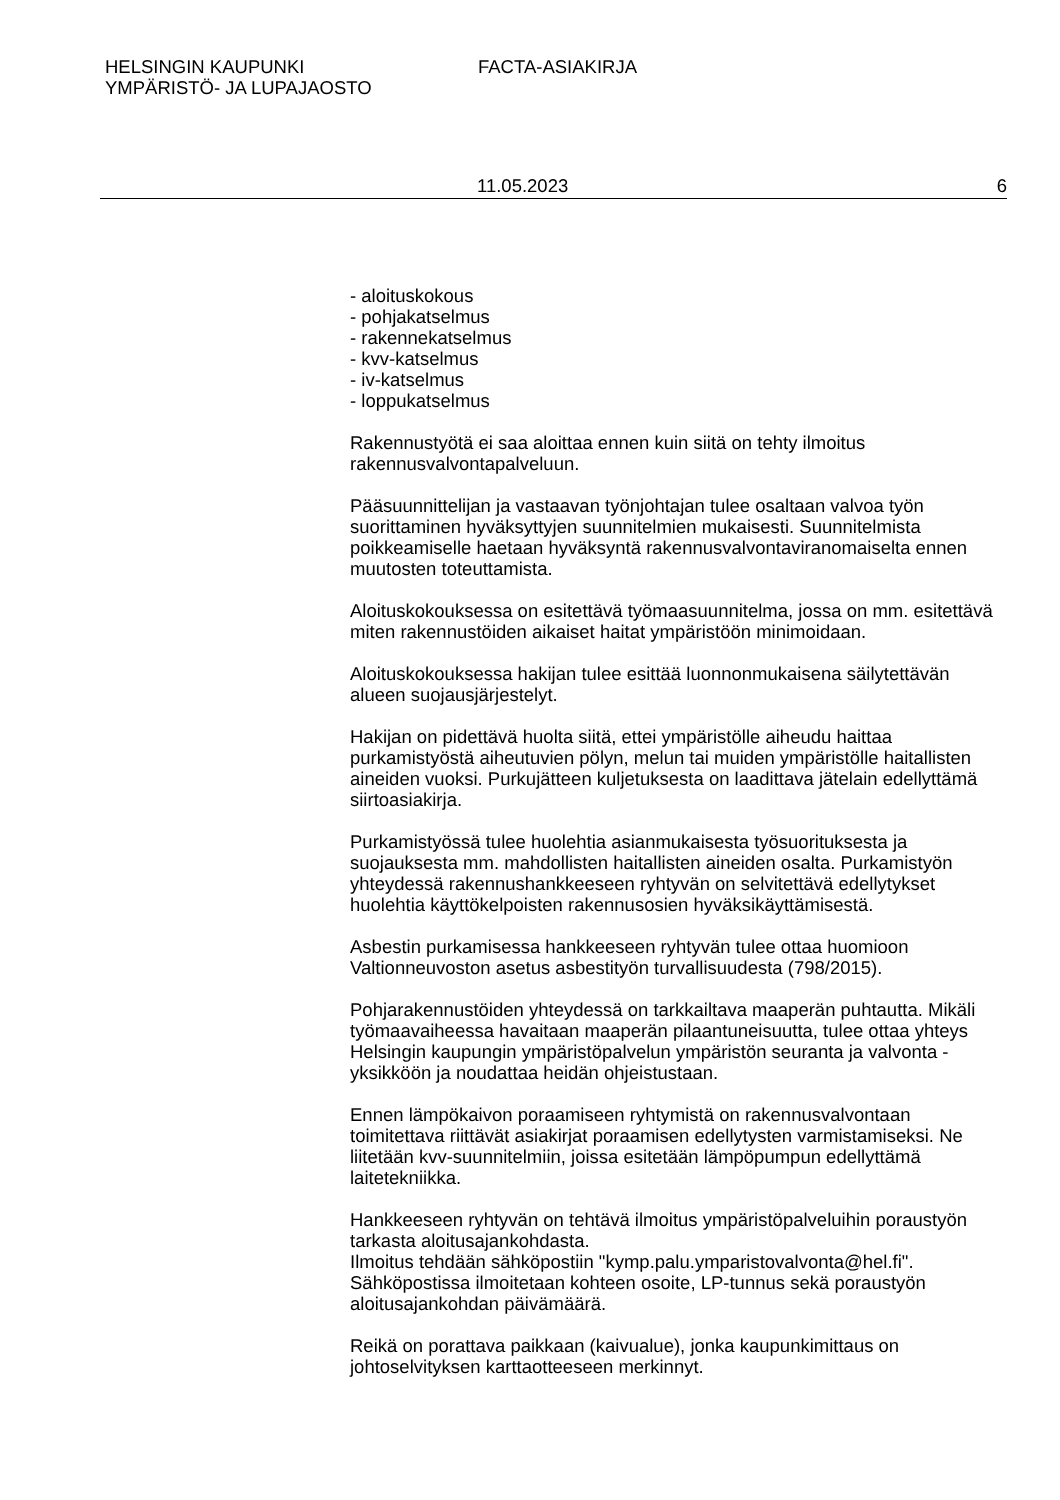HELSINGIN KAUPUNKI
YMPÄRISTÖ- JA LUPAJAOSTO
FACTA-ASIAKIRJA
11.05.2023 6
- aloituskokous
- pohjakatselmus
- rakennekatselmus
- kvv-katselmus
- iv-katselmus
- loppukatselmus
Rakennustyötä ei saa aloittaa ennen kuin siitä on tehty ilmoitus rakennusvalvontapalveluun.
Pääsuunnittelijan ja vastaavan työnjohtajan tulee osaltaan valvoa työn suorittaminen hyväksyttyjen suunnitelmien mukaisesti. Suunnitelmista poikkeamiselle haetaan hyväksyntä rakennusvalvontaviranomaiselta ennen muutosten toteuttamista.
Aloituskokouksessa on esitettävä työmaasuunnitelma, jossa on mm. esitettävä miten rakennustöiden aikaiset haitat ympäristöön minimoidaan.
Aloituskokouksessa hakijan tulee esittää luonnonmukaisena säilytettävän alueen suojausjärjestelyt.
Hakijan on pidettävä huolta siitä, ettei ympäristölle aiheudu haittaa purkamistyöstä aiheutuvien pölyn, melun tai muiden ympäristölle haitallisten aineiden vuoksi. Purkujätteen kuljetuksesta on laadittava jätelain edellyttämä siirtoasiakirja.
Purkamistyössä tulee huolehtia asianmukaisesta työsuorituksesta ja suojauksesta mm. mahdollisten haitallisten aineiden osalta. Purkamistyön yhteydessä rakennushankkeeseen ryhtyvän on selvitettävä edellytykset huolehtia käyttökelpoisten rakennusosien hyväksikäyttämisestä.
Asbestin purkamisessa hankkeeseen ryhtyvän tulee ottaa huomioon Valtionneuvoston asetus asbestityön turvallisuudesta (798/2015).
Pohjarakennustöiden yhteydessä on tarkkailtava maaperän puhtautta. Mikäli työmaavaiheessa havaitaan maaperän pilaantuneisuutta, tulee ottaa yhteys Helsingin kaupungin ympäristöpalvelun ympäristön seuranta ja valvonta -yksikköön ja noudattaa heidän ohjeistustaan.
Ennen lämpökaivon poraamiseen ryhtymistä on rakennusvalvontaan toimitettava riittävät asiakirjat poraamisen edellytysten varmistamiseksi. Ne liitetään kvv-suunnitelmiin, joissa esitetään lämpöpumpun edellyttämä laitetekniikka.
Hankkeeseen ryhtyvän on tehtävä ilmoitus ympäristöpalveluihin poraustyön tarkasta aloitusajankohdasta.
Ilmoitus tehdään sähköpostiin "kymp.palu.ymparistovalvonta@hel.fi". Sähköpostissa ilmoitetaan kohteen osoite, LP-tunnus sekä poraustyön aloitusajankohdan päivämäärä.
Reikä on porattava paikkaan (kaivualue), jonka kaupunkimittaus on johtoselvityksen karttaotteeseen merkinnyt.